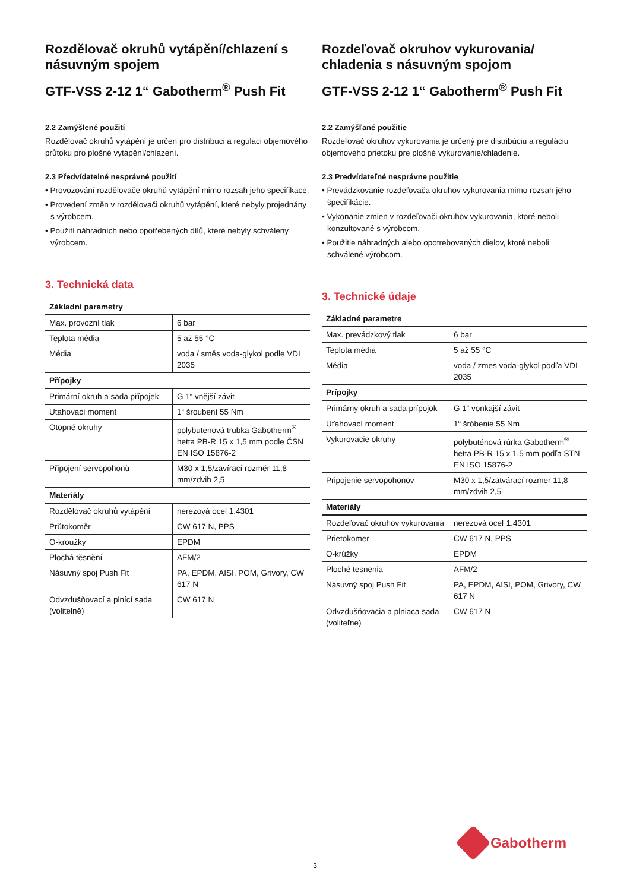Rozdělovač okruhů vytápění/chlazení s násuvným spojem
GTF-VSS 2-12 1“ Gabotherm<sup>®</sup> Push Fit
2.2 Zamýšlené použití
Rozdělovač okruhů vytápění je určen pro distribuci a regulaci objemového průtoku pro plošné vytápění/chlazení.
2.3 Předvídatelné nesprávné použití
• Provozování rozdělovače okruhů vytápění mimo rozsah jeho specifikace.
• Provedení změn v rozdělovači okruhů vytápění, které nebyly projednány s výrobcem.
• Použití náhradních nebo opotřebených dílů, které nebyly schváleny výrobcem.
3. Technická data
| Základní parametry | |
| --- | --- |
| Max. provozní tlak | 6 bar |
| Teplota média | 5 až 55 °C |
| Média | voda / směs voda-glykol podle VDI 2035 |
| Přípojky | |
| Primární okruh a sada přípojek | G 1“ vnější závit |
| Utahovací moment | 1“ šroubení 55 Nm |
| Otopné okruhy | polybutenová trubka Gabotherm<sup>®</sup> hetta PB-R 15 x 1,5 mm podle ČSN EN ISO 15876-2 |
| Připojení servopohonů | M30 x 1,5/zavírací rozměr 11,8 mm/zdvih 2,5 |
| Materiály | |
| Rozdělovač okruhů vytápění | nerezová ocel 1.4301 |
| Průtokoměr | CW 617 N, PPS |
| O-kroužky | EPDM |
| Plochá těsnění | AFM/2 |
| Násuvný spoj Push Fit | PA, EPDM, AISI, POM, Grivory, CW 617 N |
| Odvzdušňovací a plnící sada (volitelně) | CW 617 N |
Rozdeľovač okruhov vykurovania/ chladenia s násuvným spojom
GTF-VSS 2-12 1“ Gabotherm<sup>®</sup> Push Fit
2.2 Zamýšľané použitie
Rozdeľovač okruhov vykurovania je určený pre distribúciu a reguláciu objemového prietoku pre plošné vykurovanie/chladenie.
2.3 Predvídateľné nesprávne použitie
• Prevádzkovanie rozdeľovača okruhov vykurovania mimo rozsah jeho špecifikácie.
• Vykonanie zmien v rozdeľovači okruhov vykurovania, ktoré neboli konzultované s výrobcom.
• Použitie náhradných alebo opotrebovaných dielov, ktoré neboli schválené výrobcom.
3. Technické údaje
| Základné parametre | |
| --- | --- |
| Max. prevádzkový tlak | 6 bar |
| Teplota média | 5 až 55 °C |
| Média | voda / zmes voda-glykol podľa VDI 2035 |
| Prípojky | |
| Primárny okruh a sada prípojok | G 1“ vonkajší závit |
| Uťahovací moment | 1“ šróbenie 55 Nm |
| Vykurovacie okruhy | polybuténová rúrka Gabotherm<sup>®</sup> hetta PB-R 15 x 1,5 mm podľa STN EN ISO 15876-2 |
| Pripojenie servopohonov | M30 x 1,5/zatvárací rozmer 11,8 mm/zdvih 2,5 |
| Materiály | |
| Rozdeľovač okruhov vykurovania | nerezová oceľ 1.4301 |
| Prietokomer | CW 617 N, PPS |
| O-krúžky | EPDM |
| Ploché tesnenia | AFM/2 |
| Násuvný spoj Push Fit | PA, EPDM, AISI, POM, Grivory, CW 617 N |
| Odvzdušňovacia a plniaca sada (voliteľne) | CW 617 N |
Gabotherm
3